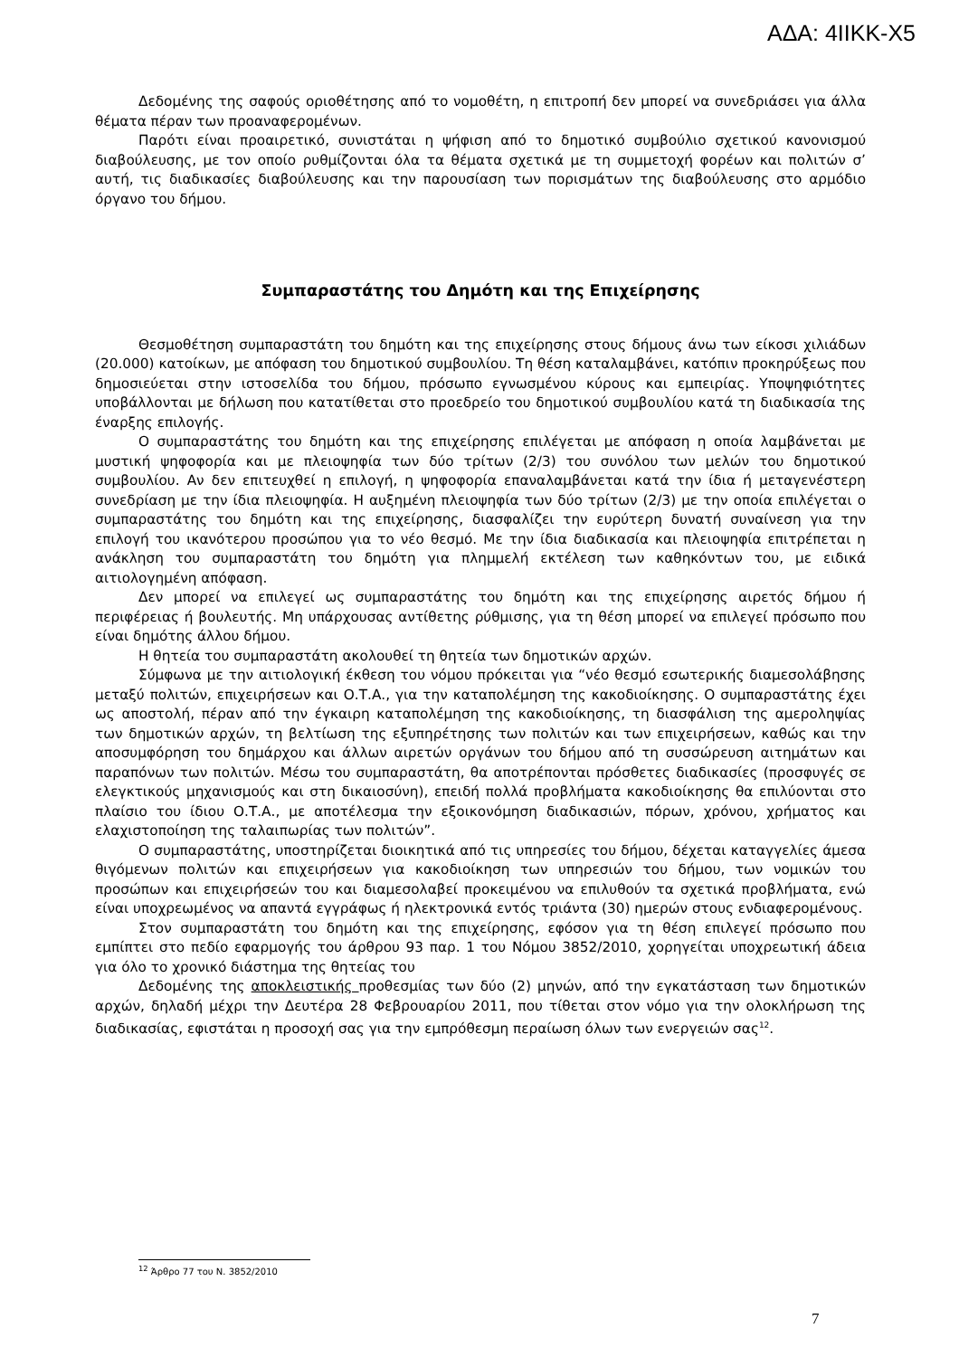ΑΔΑ: 4ΙΙΚΚ-Χ5
Δεδομένης της σαφούς οριοθέτησης από το νομοθέτη, η επιτροπή δεν μπορεί να συνεδριάσει για άλλα θέματα πέραν των προαναφερομένων.
Παρότι είναι προαιρετικό, συνιστάται η ψήφιση από το δημοτικό συμβούλιο σχετικού κανονισμού διαβούλευσης, με τον οποίο ρυθμίζονται όλα τα θέματα σχετικά με τη συμμετοχή φορέων και πολιτών σ’ αυτή, τις διαδικασίες διαβούλευσης και την παρουσίαση των πορισμάτων της διαβούλευσης στο αρμόδιο όργανο του δήμου.
Συμπαραστάτης του Δημότη και της Επιχείρησης
Θεσμοθέτηση συμπαραστάτη του δημότη και της επιχείρησης στους δήμους άνω των είκοσι χιλιάδων (20.000) κατοίκων, με απόφαση του δημοτικού συμβουλίου. Τη θέση καταλαμβάνει, κατόπιν προκηρύξεως που δημοσιεύεται στην ιστοσελίδα του δήμου, πρόσωπο εγνωσμένου κύρους και εμπειρίας. Υποψηφιότητες υποβάλλονται με δήλωση που κατατίθεται στο προεδρείο του δημοτικού συμβουλίου κατά τη διαδικασία της έναρξης επιλογής.
Ο συμπαραστάτης του δημότη και της επιχείρησης επιλέγεται με απόφαση η οποία λαμβάνεται με μυστική ψηφοφορία και με πλειοψηφία των δύο τρίτων (2/3) του συνόλου των μελών του δημοτικού συμβουλίου. Αν δεν επιτευχθεί η επιλογή, η ψηφοφορία επαναλαμβάνεται κατά την ίδια ή μεταγενέστερη συνεδρίαση με την ίδια πλειοψηφία. Η αυξημένη πλειοψηφία των δύο τρίτων (2/3) με την οποία επιλέγεται ο συμπαραστάτης του δημότη και της επιχείρησης, διασφαλίζει την ευρύτερη δυνατή συναίνεση για την επιλογή του ικανότερου προσώπου για το νέο θεσμό. Με την ίδια διαδικασία και πλειοψηφία επιτρέπεται η ανάκληση του συμπαραστάτη του δημότη για πλημμελή εκτέλεση των καθηκόντων του, με ειδικά αιτιολογημένη απόφαση.
Δεν μπορεί να επιλεγεί ως συμπαραστάτης του δημότη και της επιχείρησης αιρετός δήμου ή περιφέρειας ή βουλευτής. Μη υπάρχουσας αντίθετης ρύθμισης, για τη θέση μπορεί να επιλεγεί πρόσωπο που είναι δημότης άλλου δήμου.
Η θητεία του συμπαραστάτη ακολουθεί τη θητεία των δημοτικών αρχών.
Σύμφωνα με την αιτιολογική έκθεση του νόμου πρόκειται για “νέο θεσμό εσωτερικής διαμεσολάβησης μεταξύ πολιτών, επιχειρήσεων και Ο.Τ.Α., για την καταπολέμηση της κακοδιοίκησης. Ο συμπαραστάτης έχει ως αποστολή, πέραν από την έγκαιρη καταπολέμηση της κακοδιοίκησης, τη διασφάλιση της αμεροληψίας των δημοτικών αρχών, τη βελτίωση της εξυπηρέτησης των πολιτών και των επιχειρήσεων, καθώς και την αποσυμφόρηση του δημάρχου και άλλων αιρετών οργάνων του δήμου από τη συσσώρευση αιτημάτων και παραπόνων των πολιτών. Μέσω του συμπαραστάτη, θα αποτρέπονται πρόσθετες διαδικασίες (προσφυγές σε ελεγκτικούς μηχανισμούς και στη δικαιοσύνη), επειδή πολλά προβλήματα κακοδιοίκησης θα επιλύονται στο πλαίσιο του ίδιου Ο.Τ.Α., με αποτέλεσμα την εξοικονόμηση διαδικασιών, πόρων, χρόνου, χρήματος και ελαχιστοποίηση της ταλαιπωρίας των πολιτών”.
Ο συμπαραστάτης, υποστηρίζεται διοικητικά από τις υπηρεσίες του δήμου, δέχεται καταγγελίες άμεσα θιγόμενων πολιτών και επιχειρήσεων για κακοδιοίκηση των υπηρεσιών του δήμου, των νομικών του προσώπων και επιχειρήσεών του και διαμεσολαβεί προκειμένου να επιλυθούν τα σχετικά προβλήματα, ενώ είναι υποχρεωμένος να απαντά εγγράφως ή ηλεκτρονικά εντός τριάντα (30) ημερών στους ενδιαφερομένους.
Στον συμπαραστάτη του δημότη και της επιχείρησης, εφόσον για τη θέση επιλεγεί πρόσωπο που εμπίπτει στο πεδίο εφαρμογής του άρθρου 93 παρ. 1 του Νόμου 3852/2010, χορηγείται υποχρεωτική άδεια για όλο το χρονικό διάστημα της θητείας του
Δεδομένης της αποκλειστικής προθεσμίας των δύο (2) μηνών, από την εγκατάσταση των δημοτικών αρχών, δηλαδή μέχρι την Δευτέρα 28 Φεβρουαρίου 2011, που τίθεται στον νόμο για την ολοκλήρωση της διαδικασίας, εφιστάται η προσοχή σας για την εμπρόθεσμη περαίωση όλων των ενεργειών σας<sup>12</sup>.
<sup>12</sup> Άρθρο 77 του Ν. 3852/2010
7